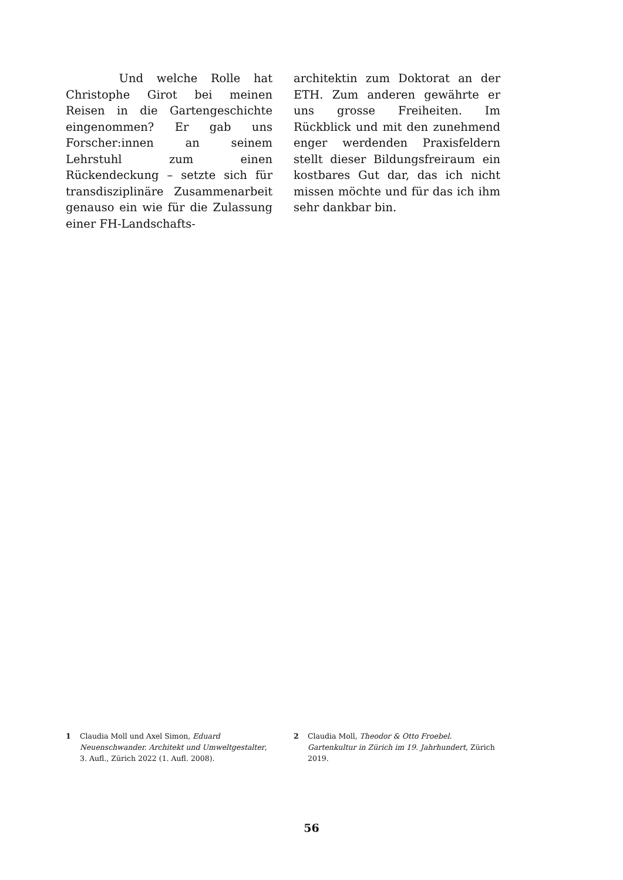Und welche Rolle hat Christophe Girot bei meinen Reisen in die Gartengeschichte eingenommen? Er gab uns Forscher:innen an seinem Lehrstuhl zum einen Rückendeckung – setzte sich für transdisziplinäre Zusammenarbeit genauso ein wie für die Zulassung einer FH-Landschafts-
architektin zum Doktorat an der ETH. Zum anderen gewährte er uns grosse Freiheiten. Im Rückblick und mit den zunehmend enger werdenden Praxisfeldern stellt dieser Bildungsfreiraum ein kostbares Gut dar, das ich nicht missen möchte und für das ich ihm sehr dankbar bin.
1 Claudia Moll und Axel Simon, Eduard Neuenschwander. Architekt und Umweltgestalter, 3. Aufl., Zürich 2022 (1. Aufl. 2008).
2 Claudia Moll, Theodor & Otto Froebel. Gartenkultur in Zürich im 19. Jahrhundert, Zürich 2019.
56